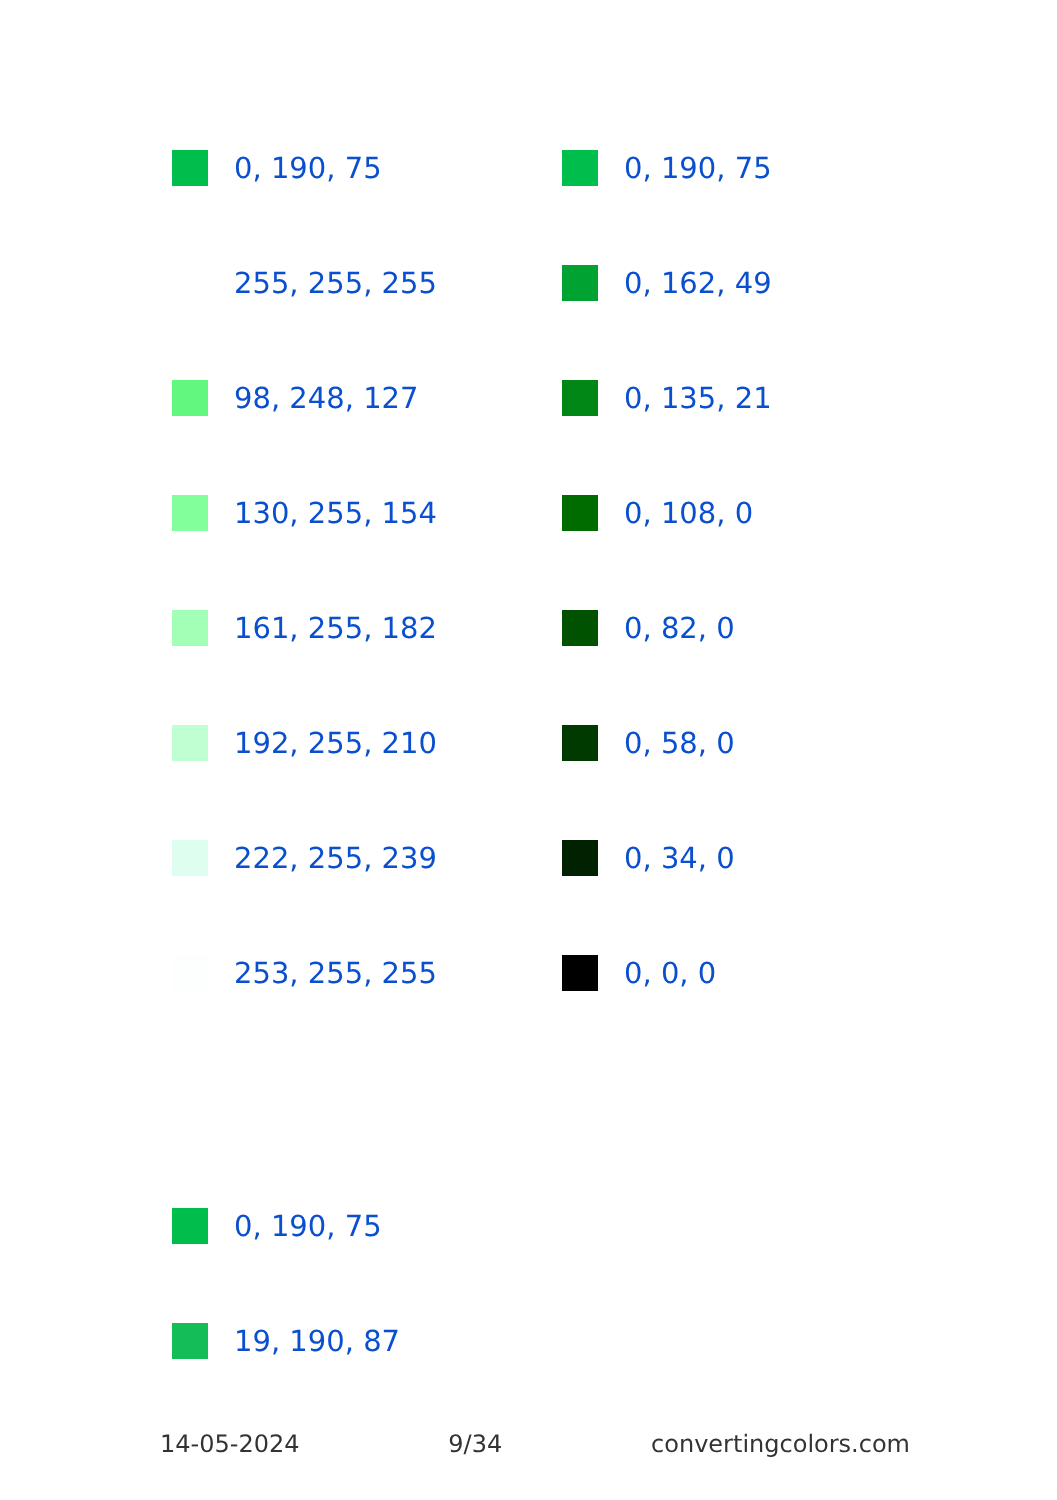0, 190, 75
255, 255, 255
98, 248, 127
130, 255, 154
161, 255, 182
192, 255, 210
222, 255, 239
253, 255, 255
0, 190, 75
0, 162, 49
0, 135, 21
0, 108, 0
0, 82, 0
0, 58, 0
0, 34, 0
0, 0, 0
0, 190, 75
19, 190, 87
14-05-2024 9/34 convertingcolors.com